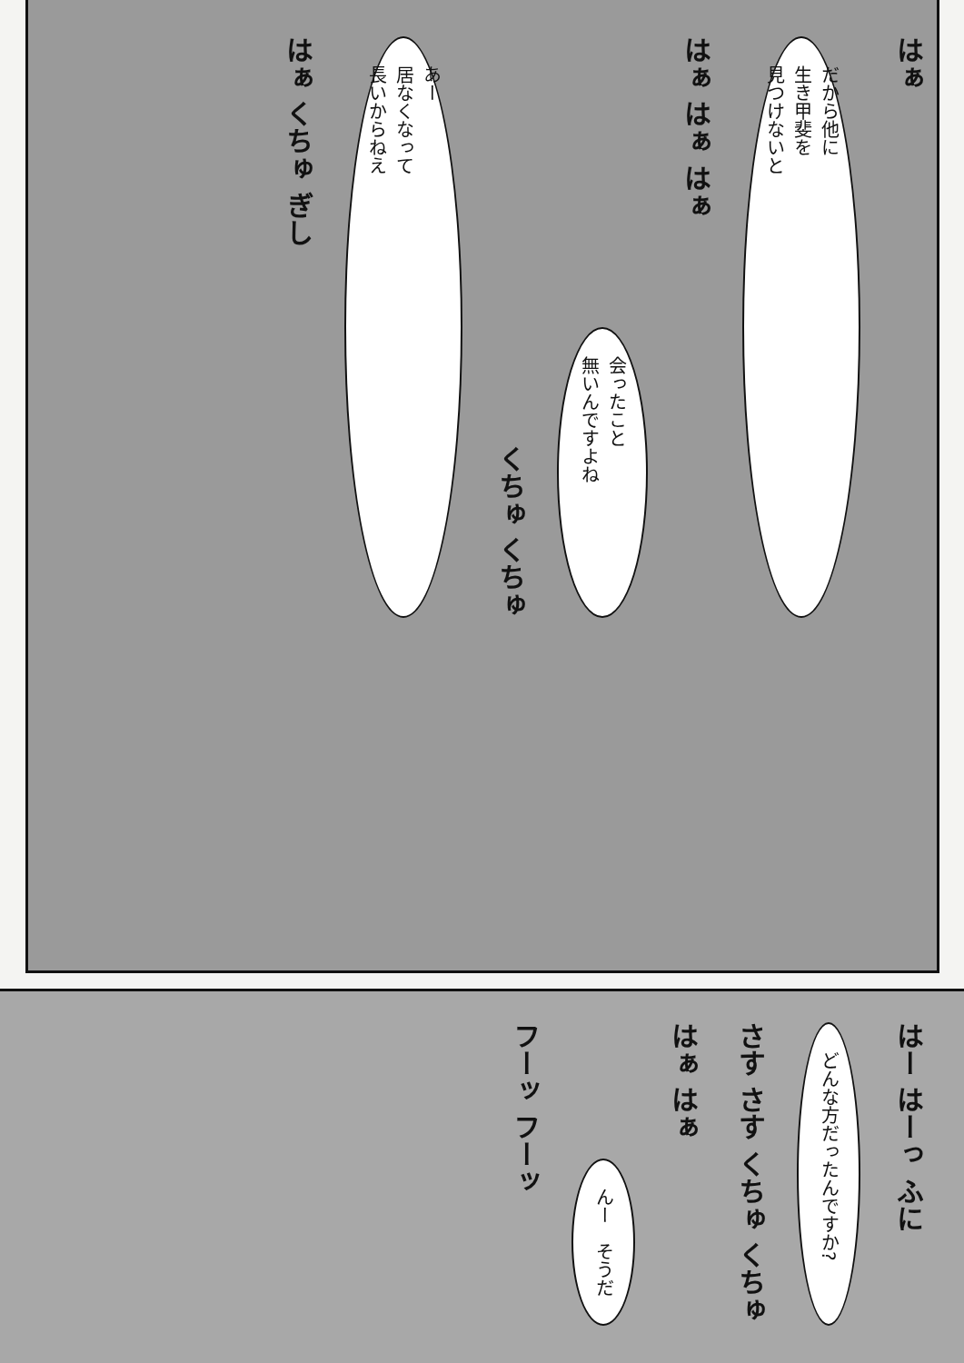はぁ
だから他に
生き甲斐を
見つけないと
はぁ はぁ はぁ
会ったこと
無いんですよね
くちゅ くちゅ
あー
居なくなって
長いからねえ
はぁ くちゅ ぎし
はー はーっ ふに
どんな方だったんですか?
さす さす くちゅ くちゅ
はぁ はぁ
んー　そうだ
フーッ フーッ